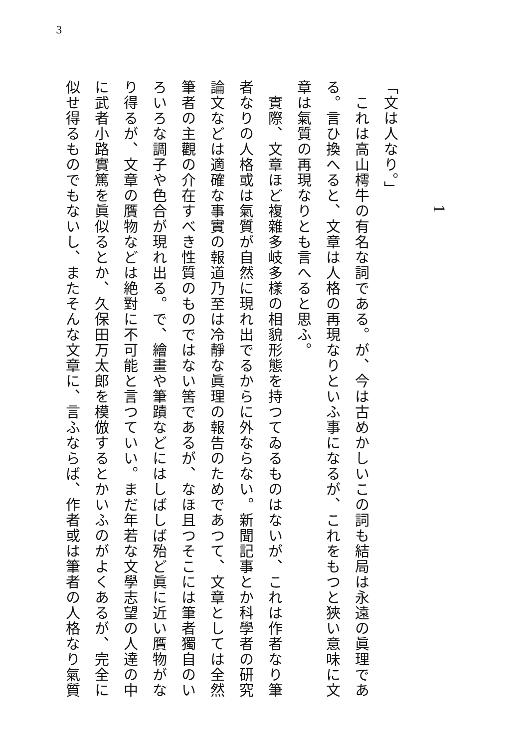3
1
「文は人なり。」
　これは高山樗牛の有名な詞である。が、今は古めかしいこの詞も結局は永遠の眞理である。言ひ換へると、文章は人格の再現なりといふ事になるが、これをもつと狹い意味に文章は氣質の再現なりとも言へると思ふ。
　實際、文章ほど複雜多岐多樣の相貌形態を持つてゐるものはないが、これは作者なり筆者なりの人格或は氣質が自然に現れ出でるからに外ならない。新聞記事とか科學者の研究論文などは適確な事實の報道乃至は冷靜な眞理の報告のためであつて、文章としては全然筆者の主觀の介在すべき性質のものではない筈であるが、なほ且つそこには筆者獨自のいろいろな調子や色合が現れ出る。で、繪畫や筆蹟などにはしばしば殆ど眞に近い贋物がなり得るが、文章の贋物などは絶對に不可能と言つていい。まだ年若な文學志望の人達の中に武者小路實篤を眞似るとか、久保田万太郎を模倣するとかいふのがよくあるが、完全に似せ得るものでもないし、またそんな文章に、言ふならば、作者或は筆者の人格なり氣質